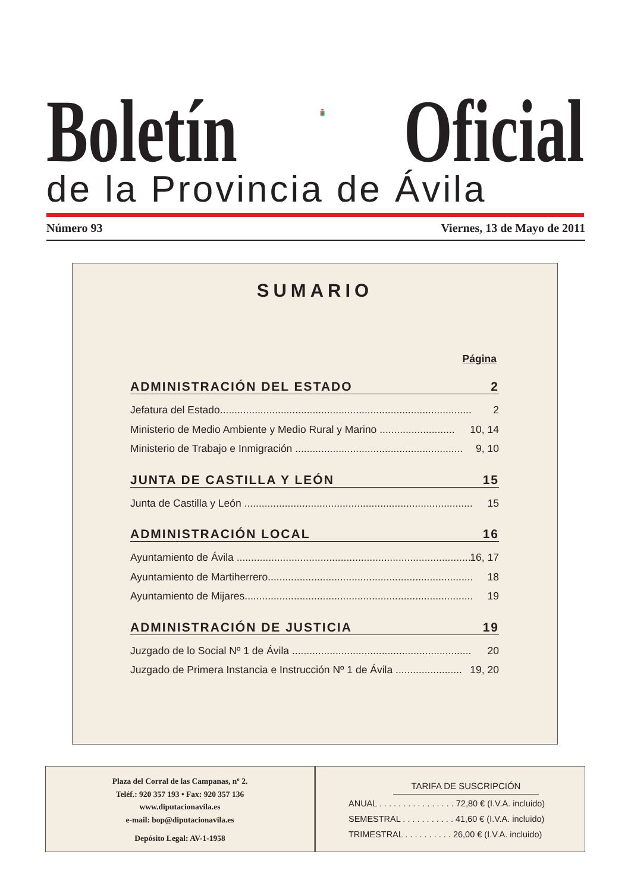Boletín
Oficial
de la Provincia de Ávila
Número 93 Viernes, 13 de Mayo de 2011
SUMARIO
Página
ADMINISTRACIÓN DEL ESTADO 2
Jefatura del Estado....................................................................................... 2
Ministerio de Medio Ambiente y Medio Rural y Marino .......................... 10, 14
Ministerio de Trabajo e Inmigración .......................................................... 9, 10
JUNTA DE CASTILLA Y LEÓN 15
Junta de Castilla y León ............................................................................... 15
ADMINISTRACIÓN LOCAL 16
Ayuntamiento de Ávila .................................................................................. 16, 17
Ayuntamiento de Martiherrero....................................................................... 18
Ayuntamiento de Mijares............................................................................... 19
ADMINISTRACIÓN DE JUSTICIA 19
Juzgado de lo Social Nº 1 de Ávila .............................................................. 20
Juzgado de Primera Instancia e Instrucción Nº 1 de Ávila ....................... 19, 20
Plaza del Corral de las Campanas, nº 2.
Teléf.: 920 357 193 • Fax: 920 357 136
www.diputacionavila.es
e-mail: bop@diputacionavila.es
Depósito Legal: AV-1-1958
TARIFA DE SUSCRIPCIÓN
ANUAL . . . . . . . . . . . . . . . . 72,80 € (I.V.A. incluido)
SEMESTRAL . . . . . . . . . . . 41,60 € (I.V.A. incluido)
TRIMESTRAL . . . . . . . . . . 26,00 € (I.V.A. incluido)